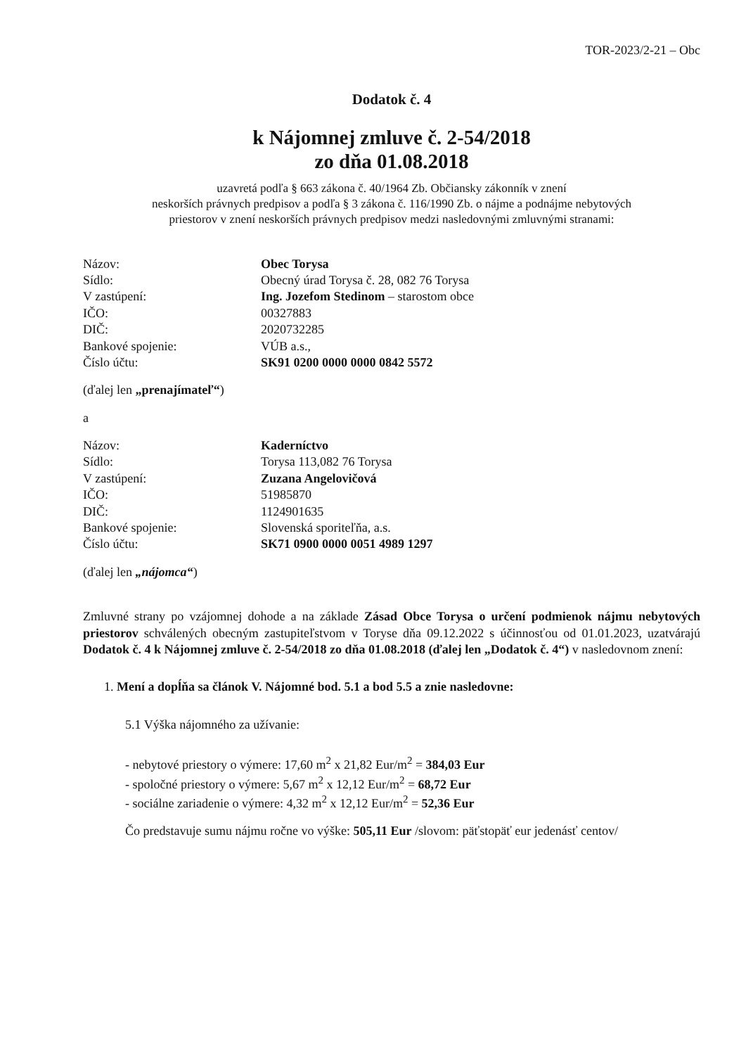TOR-2023/2-21 – Obc
Dodatok č. 4
k Nájomnej zmluve č. 2-54/2018
zo dňa 01.08.2018
uzavretá podľa § 663 zákona č. 40/1964 Zb. Občiansky zákonník v znení
neskorších právnych predpisov a podľa § 3 zákona č. 116/1990 Zb. o nájme a podnájme nebytových
priestorov v znení neskorších právnych predpisov medzi nasledovnými zmluvnými stranami:
| Názov: | Obec Torysa |
| Sídlo: | Obecný úrad Torysa č. 28, 082 76 Torysa |
| V zastúpení: | Ing. Jozefom Stedinom – starostom obce |
| IČO: | 00327883 |
| DIČ: | 2020732285 |
| Bankové spojenie: | VÚB a.s., |
| Číslo účtu: | SK91 0200 0000 0000 0842 5572 |
(ďalej len „prenajímateľ“)
a
| Názov: | Kaderníctvo |
| Sídlo: | Torysa 113,082 76 Torysa |
| V zastúpení: | Zuzana Angelovičová |
| IČO: | 51985870 |
| DIČ: | 1124901635 |
| Bankové spojenie: | Slovenská sporiteľňa, a.s. |
| Číslo účtu: | SK71 0900 0000 0051 4989 1297 |
(ďalej len „nájomca“)
Zmluvné strany po vzájomnej dohode a na základe Zásad Obce Torysa o určení podmienok nájmu nebytových priestorov schválených obecným zastupiteľstvom v Toryse dňa 09.12.2022 s účinnosťou od 01.01.2023, uzatvárajú Dodatok č. 4 k Nájomnej zmluve č. 2-54/2018 zo dňa 01.08.2018 (ďalej len „Dodatok č. 4“) v nasledovnom znení:
1. Mení a dopĺňa sa článok V. Nájomné bod. 5.1 a bod 5.5 a znie nasledovne:
5.1 Výška nájomného za užívanie:
- nebytové priestory o výmere: 17,60 m<sup>2</sup> x 21,82 Eur/m<sup>2</sup> = 384,03 Eur
- spoločné priestory o výmere: 5,67 m<sup>2</sup> x 12,12 Eur/m<sup>2</sup> = 68,72 Eur
- sociálne zariadenie o výmere: 4,32 m<sup>2</sup> x 12,12 Eur/m<sup>2</sup> = 52,36 Eur
Čo predstavuje sumu nájmu ročne vo výške: 505,11 Eur /slovom: päťstopäť eur jedenásť centov/